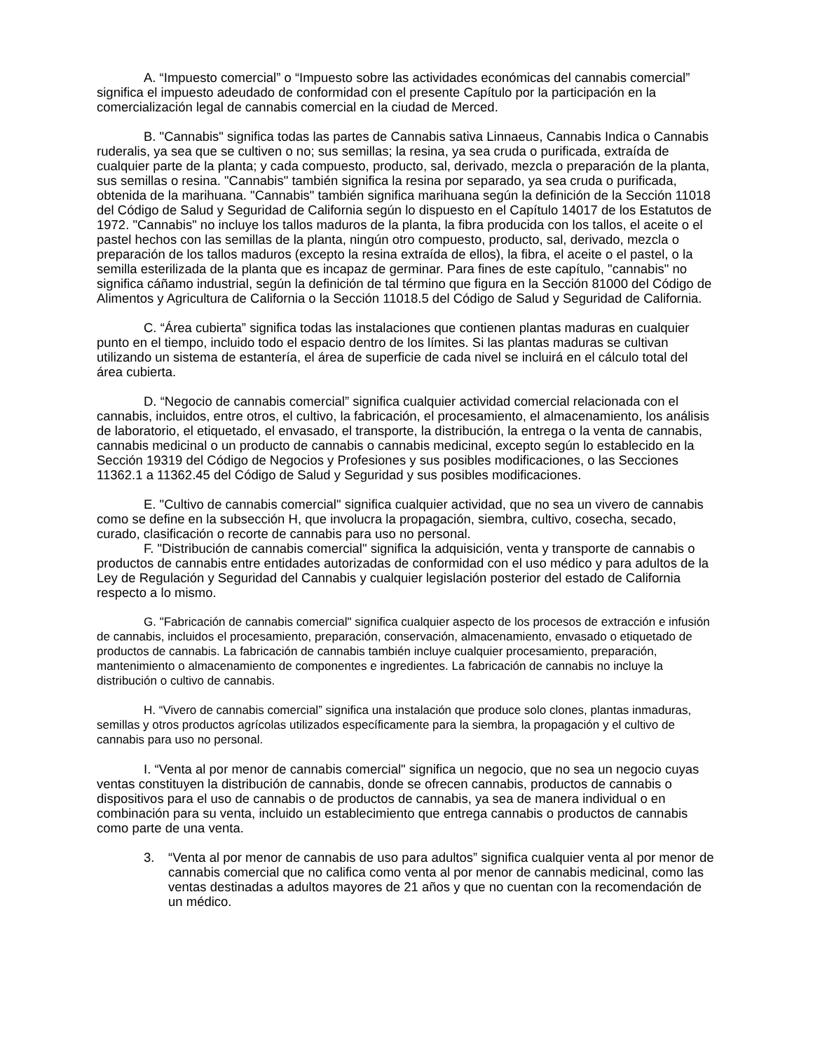A. “Impuesto comercial” o “Impuesto sobre las actividades económicas del cannabis comercial” significa el impuesto adeudado de conformidad con el presente Capítulo por la participación en la comercialización legal de cannabis comercial en la ciudad de Merced.
B. "Cannabis" significa todas las partes de Cannabis sativa Linnaeus, Cannabis Indica o Cannabis ruderalis, ya sea que se cultiven o no; sus semillas; la resina, ya sea cruda o purificada, extraída de cualquier parte de la planta; y cada compuesto, producto, sal, derivado, mezcla o preparación de la planta, sus semillas o resina. "Cannabis" también significa la resina por separado, ya sea cruda o purificada, obtenida de la marihuana. "Cannabis" también significa marihuana según la definición de la Sección 11018 del Código de Salud y Seguridad de California según lo dispuesto en el Capítulo 14017 de los Estatutos de 1972. "Cannabis" no incluye los tallos maduros de la planta, la fibra producida con los tallos, el aceite o el pastel hechos con las semillas de la planta, ningún otro compuesto, producto, sal, derivado, mezcla o preparación de los tallos maduros (excepto la resina extraída de ellos), la fibra, el aceite o el pastel, o la semilla esterilizada de la planta que es incapaz de germinar. Para fines de este capítulo, "cannabis" no significa cáñamo industrial, según la definición de tal término que figura en la Sección 81000 del Código de Alimentos y Agricultura de California o la Sección 11018.5 del Código de Salud y Seguridad de California.
C. “Área cubierta” significa todas las instalaciones que contienen plantas maduras en cualquier punto en el tiempo, incluido todo el espacio dentro de los límites. Si las plantas maduras se cultivan utilizando un sistema de estantería, el área de superficie de cada nivel se incluirá en el cálculo total del área cubierta.
D. “Negocio de cannabis comercial” significa cualquier actividad comercial relacionada con el cannabis, incluidos, entre otros, el cultivo, la fabricación, el procesamiento, el almacenamiento, los análisis de laboratorio, el etiquetado, el envasado, el transporte, la distribución, la entrega o la venta de cannabis, cannabis medicinal o un producto de cannabis o cannabis medicinal, excepto según lo establecido en la Sección 19319 del Código de Negocios y Profesiones y sus posibles modificaciones, o las Secciones 11362.1 a 11362.45 del Código de Salud y Seguridad y sus posibles modificaciones.
E. "Cultivo de cannabis comercial" significa cualquier actividad, que no sea un vivero de cannabis como se define en la subsección H, que involucra la propagación, siembra, cultivo, cosecha, secado, curado, clasificación o recorte de cannabis para uso no personal.
F. "Distribución de cannabis comercial" significa la adquisición, venta y transporte de cannabis o productos de cannabis entre entidades autorizadas de conformidad con el uso médico y para adultos de la Ley de Regulación y Seguridad del Cannabis y cualquier legislación posterior del estado de California respecto a lo mismo.
G. "Fabricación de cannabis comercial" significa cualquier aspecto de los procesos de extracción e infusión de cannabis, incluidos el procesamiento, preparación, conservación, almacenamiento, envasado o etiquetado de productos de cannabis. La fabricación de cannabis también incluye cualquier procesamiento, preparación, mantenimiento o almacenamiento de componentes e ingredientes. La fabricación de cannabis no incluye la distribución o cultivo de cannabis.
H. “Vivero de cannabis comercial” significa una instalación que produce solo clones, plantas inmaduras, semillas y otros productos agrícolas utilizados específicamente para la siembra, la propagación y el cultivo de cannabis para uso no personal.
I. “Venta al por menor de cannabis comercial" significa un negocio, que no sea un negocio cuyas ventas constituyen la distribución de cannabis, donde se ofrecen cannabis, productos de cannabis o dispositivos para el uso de cannabis o de productos de cannabis, ya sea de manera individual o en combinación para su venta, incluido un establecimiento que entrega cannabis o productos de cannabis como parte de una venta.
3. “Venta al por menor de cannabis de uso para adultos” significa cualquier venta al por menor de cannabis comercial que no califica como venta al por menor de cannabis medicinal, como las ventas destinadas a adultos mayores de 21 años y que no cuentan con la recomendación de un médico.